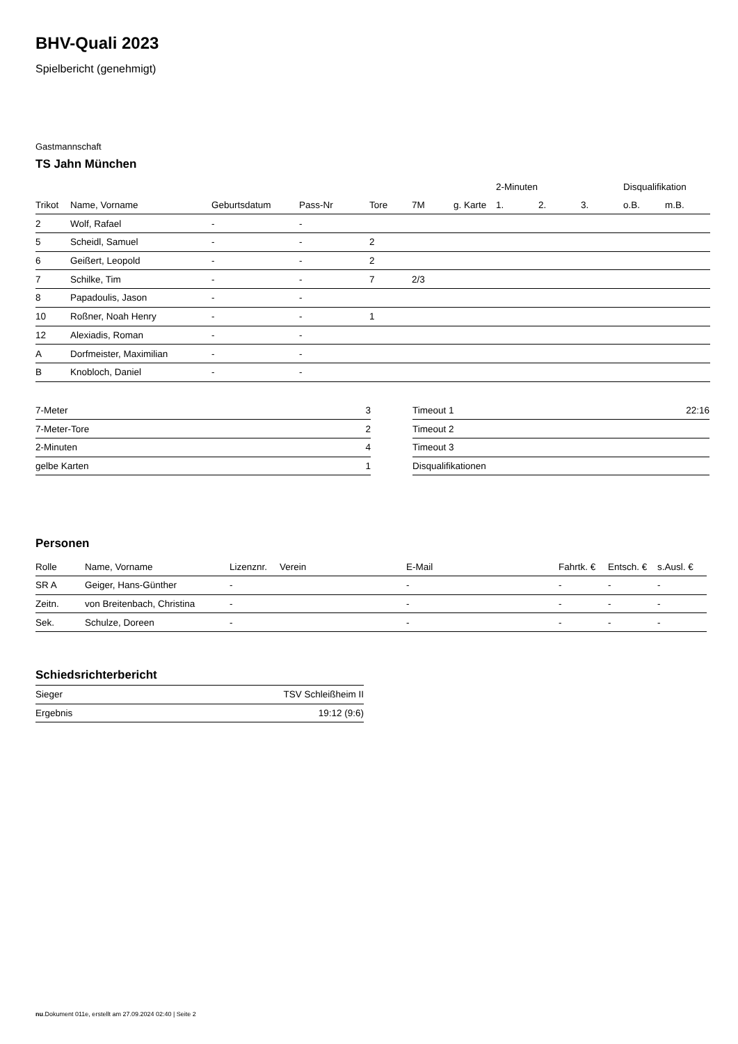BHV-Quali 2023
Spielbericht (genehmigt)
Gastmannschaft
TS Jahn München
| | | | | | | | 2-Minuten | | | Disqualifikation | |
| --- | --- | --- | --- | --- | --- | --- | --- | --- | --- | --- | --- |
| Trikot | Name, Vorname | Geburtsdatum | Pass-Nr | Tore | 7M | g. Karte | 1. | 2. | 3. | o.B. | m.B. |
| 2 | Wolf, Rafael | - | - | | | | | | | | |
| 5 | Scheidl, Samuel | - | - | 2 | | | | | | | |
| 6 | Geißert, Leopold | - | - | 2 | | | | | | | |
| 7 | Schilke, Tim | - | - | 7 | 2/3 | | | | | | |
| 8 | Papadoulis, Jason | - | - | | | | | | | | |
| 10 | Roßner, Noah Henry | - | - | 1 | | | | | | | |
| 12 | Alexiadis, Roman | - | - | | | | | | | | |
| A | Dorfmeister, Maximilian | - | - | | | | | | | | |
| B | Knobloch, Daniel | - | - | | | | | | | | |
| 7-Meter | 3 |
| 7-Meter-Tore | 2 |
| 2-Minuten | 4 |
| gelbe Karten | 1 |
| Timeout 1 | 22:16 |
| Timeout 2 | |
| Timeout 3 | |
| Disqualifikationen | |
Personen
| Rolle | Name, Vorname | Lizenznr. | Verein | E-Mail | Fahrtk. € | Entsch. € | s.Ausl. € |
| --- | --- | --- | --- | --- | --- | --- | --- |
| SR A | Geiger, Hans-Günther | - | | - | - | - | - |
| Zeitn. | von Breitenbach, Christina | - | | - | - | - | - |
| Sek. | Schulze, Doreen | - | | - | - | - | - |
Schiedsrichterbericht
| Sieger | TSV Schleißheim II |
| Ergebnis | 19:12 (9:6) |
nu.Dokument 011e, erstellt am 27.09.2024 02:40 | Seite 2